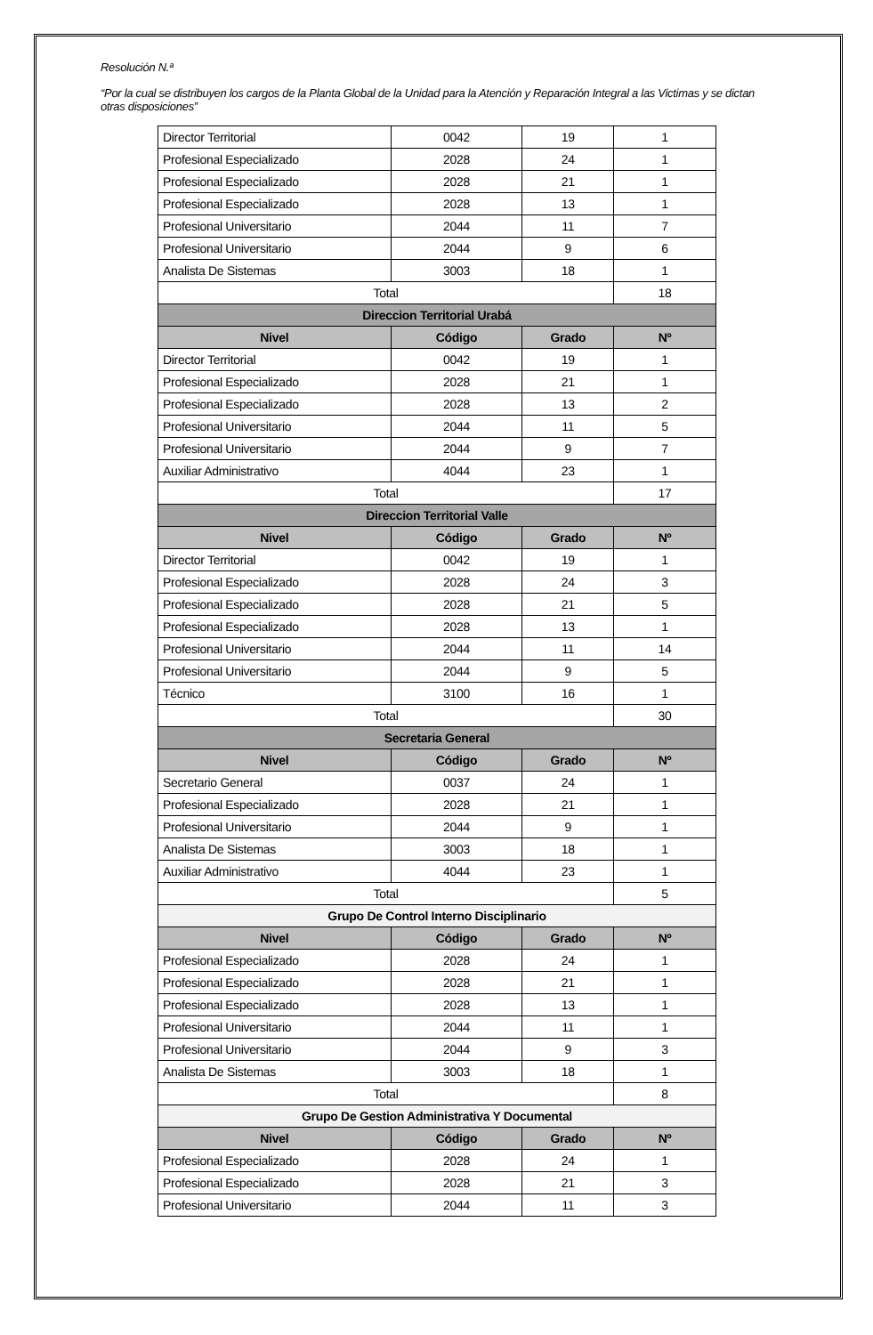Resolución N.ª
“Por la cual se distribuyen los cargos de la Planta Global de la Unidad para la Atención y Reparación Integral a las Victimas y se dictan otras disposiciones”
| Director Territorial | 0042 | 19 | 1 |
| Profesional Especializado | 2028 | 24 | 1 |
| Profesional Especializado | 2028 | 21 | 1 |
| Profesional Especializado | 2028 | 13 | 1 |
| Profesional Universitario | 2044 | 11 | 7 |
| Profesional Universitario | 2044 | 9 | 6 |
| Analista De Sistemas | 3003 | 18 | 1 |
| Total | | | 18 |
| Direccion Territorial Urabá | | | |
| Nivel | Código | Grado | Nº |
| Director Territorial | 0042 | 19 | 1 |
| Profesional Especializado | 2028 | 21 | 1 |
| Profesional Especializado | 2028 | 13 | 2 |
| Profesional Universitario | 2044 | 11 | 5 |
| Profesional Universitario | 2044 | 9 | 7 |
| Auxiliar Administrativo | 4044 | 23 | 1 |
| Total | | | 17 |
| Direccion Territorial Valle | | | |
| Nivel | Código | Grado | Nº |
| Director Territorial | 0042 | 19 | 1 |
| Profesional Especializado | 2028 | 24 | 3 |
| Profesional Especializado | 2028 | 21 | 5 |
| Profesional Especializado | 2028 | 13 | 1 |
| Profesional Universitario | 2044 | 11 | 14 |
| Profesional Universitario | 2044 | 9 | 5 |
| Técnico | 3100 | 16 | 1 |
| Total | | | 30 |
| Secretaria General | | | |
| Nivel | Código | Grado | Nº |
| Secretario General | 0037 | 24 | 1 |
| Profesional Especializado | 2028 | 21 | 1 |
| Profesional Universitario | 2044 | 9 | 1 |
| Analista De Sistemas | 3003 | 18 | 1 |
| Auxiliar Administrativo | 4044 | 23 | 1 |
| Total | | | 5 |
| Grupo De Control Interno Disciplinario | | | |
| Nivel | Código | Grado | Nº |
| Profesional Especializado | 2028 | 24 | 1 |
| Profesional Especializado | 2028 | 21 | 1 |
| Profesional Especializado | 2028 | 13 | 1 |
| Profesional Universitario | 2044 | 11 | 1 |
| Profesional Universitario | 2044 | 9 | 3 |
| Analista De Sistemas | 3003 | 18 | 1 |
| Total | | | 8 |
| Grupo De Gestion Administrativa Y Documental | | | |
| Nivel | Código | Grado | Nº |
| Profesional Especializado | 2028 | 24 | 1 |
| Profesional Especializado | 2028 | 21 | 3 |
| Profesional Universitario | 2044 | 11 | 3 |